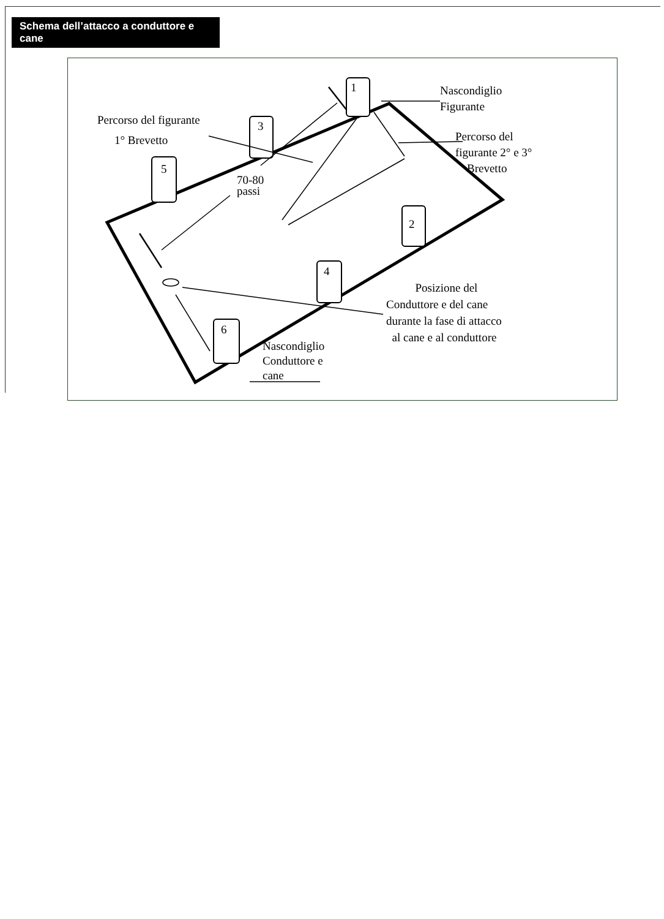Schema dell’attacco a conduttore e cane
Percorso del figurante
1° Brevetto
1
3
5
2
4
6
70-80
passi
Nascondiglio
Figurante
Percorso del
figurante 2° e 3°
Brevetto
Posizione del
Conduttore e del cane
durante la fase di attacco
al cane e al conduttore
Nascondiglio
Conduttore e
cane